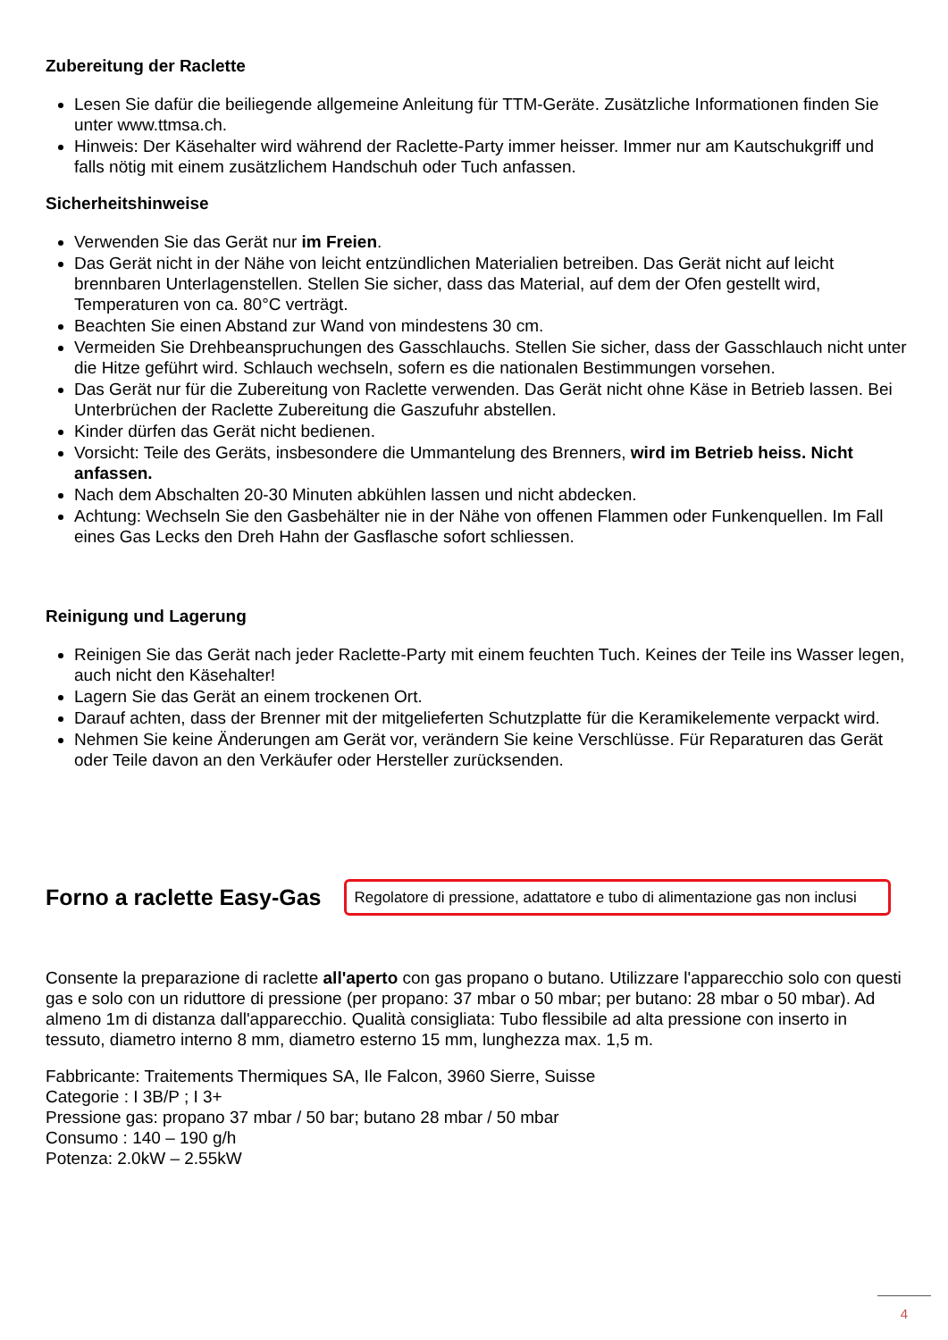Zubereitung der Raclette
Lesen Sie dafür die beiliegende allgemeine Anleitung für TTM-Geräte. Zusätzliche Informationen finden Sie unter www.ttmsa.ch.
Hinweis: Der Käsehalter wird während der Raclette-Party immer heisser. Immer nur am Kautschukgriff und falls nötig mit einem zusätzlichem Handschuh oder Tuch anfassen.
Sicherheitshinweise
Verwenden Sie das Gerät nur im Freien.
Das Gerät nicht in der Nähe von leicht entzündlichen Materialien betreiben. Das Gerät nicht auf leicht brennbaren Unterlagenstellen. Stellen Sie sicher, dass das Material, auf dem der Ofen gestellt wird, Temperaturen von ca. 80°C verträgt.
Beachten Sie einen Abstand zur Wand von mindestens 30 cm.
Vermeiden Sie Drehbeanspruchungen des Gasschlauchs. Stellen Sie sicher, dass der Gasschlauch nicht unter die Hitze geführt wird. Schlauch wechseln, sofern es die nationalen Bestimmungen vorsehen.
Das Gerät nur für die Zubereitung von Raclette verwenden. Das Gerät nicht ohne Käse in Betrieb lassen. Bei Unterbrüchen der Raclette Zubereitung die Gaszufuhr abstellen.
Kinder dürfen das Gerät nicht bedienen.
Vorsicht: Teile des Geräts, insbesondere die Ummantelung des Brenners, wird im Betrieb heiss. Nicht anfassen.
Nach dem Abschalten 20-30 Minuten abkühlen lassen und nicht abdecken.
Achtung: Wechseln Sie den Gasbehälter nie in der Nähe von offenen Flammen oder Funkenquellen. Im Fall eines Gas Lecks den Dreh Hahn der Gasflasche sofort schliessen.
Reinigung und Lagerung
Reinigen Sie das Gerät nach jeder Raclette-Party mit einem feuchten Tuch. Keines der Teile ins Wasser legen, auch nicht den Käsehalter!
Lagern Sie das Gerät an einem trockenen Ort.
Darauf achten, dass der Brenner mit der mitgelieferten Schutzplatte für die Keramikelemente verpackt wird.
Nehmen Sie keine Änderungen am Gerät vor, verändern Sie keine Verschlüsse. Für Reparaturen das Gerät oder Teile davon an den Verkäufer oder Hersteller zurücksenden.
Forno a raclette Easy-Gas
Regolatore di pressione, adattatore e tubo di alimentazione gas non inclusi
Consente la preparazione di raclette all'aperto con gas propano o butano. Utilizzare l'apparecchio solo con questi gas e solo con un riduttore di pressione (per propano: 37 mbar o 50 mbar; per butano: 28 mbar o 50 mbar). Ad almeno 1m di distanza dall'apparecchio. Qualità consigliata: Tubo flessibile ad alta pressione con inserto in tessuto, diametro interno 8 mm, diametro esterno 15 mm, lunghezza max. 1,5 m.
Fabbricante: Traitements Thermiques SA, Ile Falcon, 3960 Sierre, Suisse
Categorie : I 3B/P ; I 3+
Pressione gas: propano 37 mbar / 50 bar; butano 28 mbar / 50 mbar
Consumo : 140 – 190 g/h
Potenza: 2.0kW – 2.55kW
4